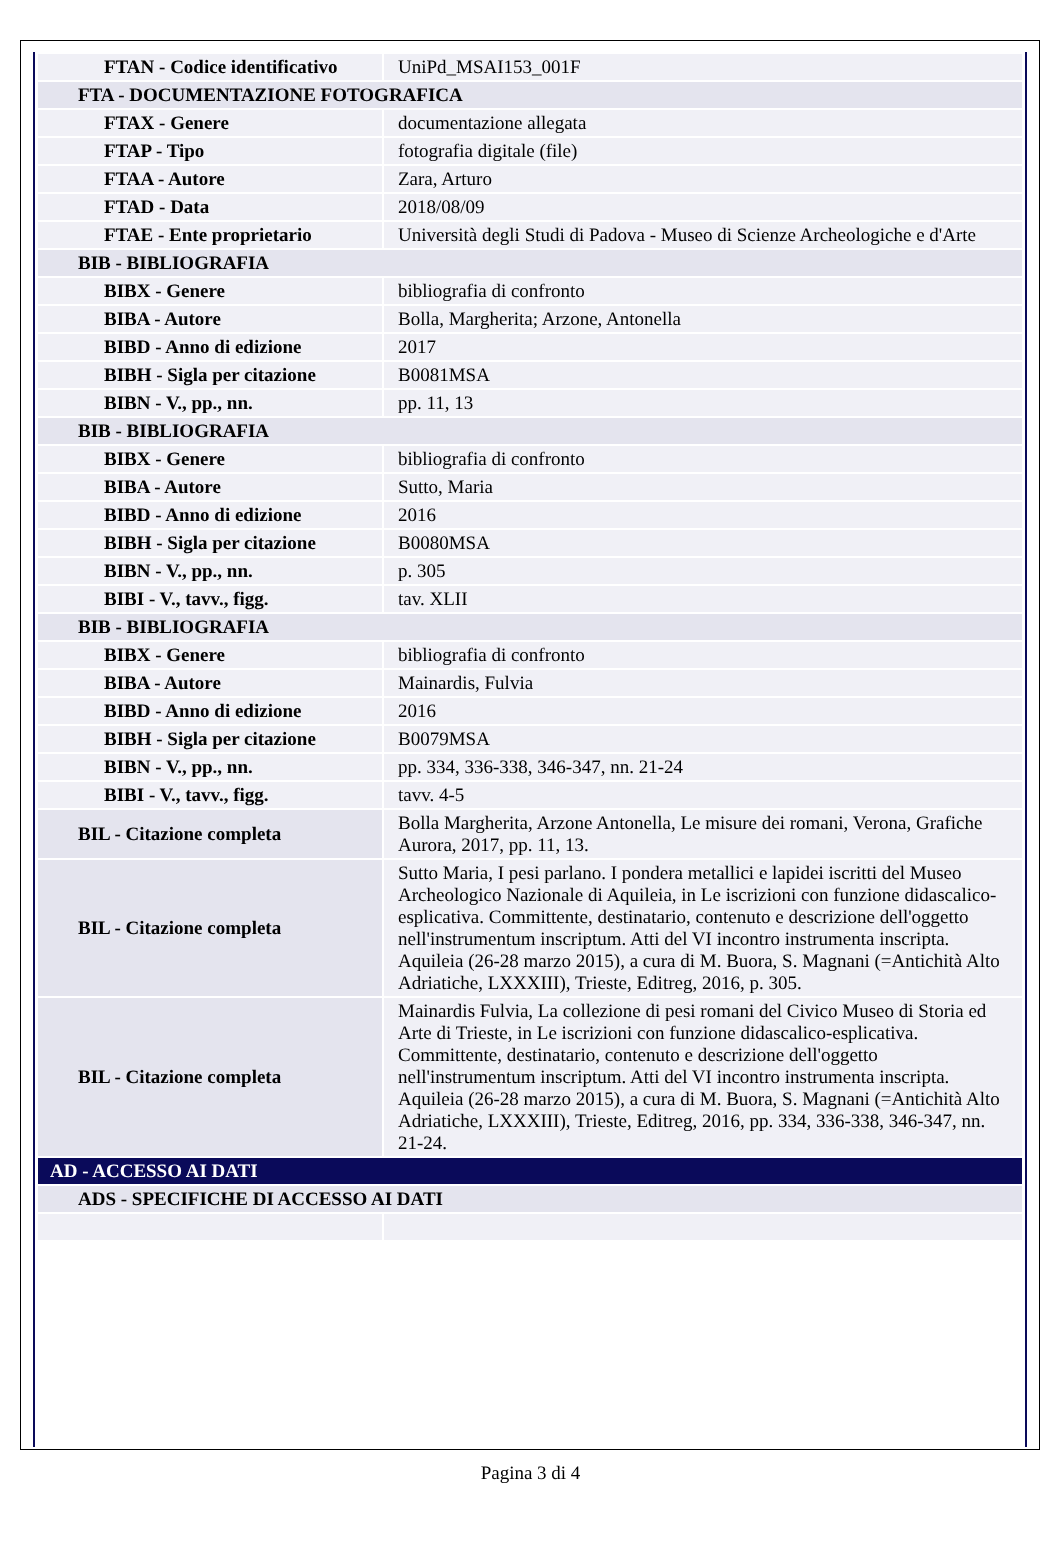| FTAN - Codice identificativo | UniPd_MSAI153_001F |
| FTA - DOCUMENTAZIONE FOTOGRAFICA | |
| FTAX - Genere | documentazione allegata |
| FTAP - Tipo | fotografia digitale (file) |
| FTAA - Autore | Zara, Arturo |
| FTAD - Data | 2018/08/09 |
| FTAE - Ente proprietario | Università degli Studi di Padova - Museo di Scienze Archeologiche e d'Arte |
| BIB - BIBLIOGRAFIA | |
| BIBX - Genere | bibliografia di confronto |
| BIBA - Autore | Bolla, Margherita; Arzone, Antonella |
| BIBD - Anno di edizione | 2017 |
| BIBH - Sigla per citazione | B0081MSA |
| BIBN - V., pp., nn. | pp. 11, 13 |
| BIB - BIBLIOGRAFIA | |
| BIBX - Genere | bibliografia di confronto |
| BIBA - Autore | Sutto, Maria |
| BIBD - Anno di edizione | 2016 |
| BIBH - Sigla per citazione | B0080MSA |
| BIBN - V., pp., nn. | p. 305 |
| BIBI - V., tavv., figg. | tav. XLII |
| BIB - BIBLIOGRAFIA | |
| BIBX - Genere | bibliografia di confronto |
| BIBA - Autore | Mainardis, Fulvia |
| BIBD - Anno di edizione | 2016 |
| BIBH - Sigla per citazione | B0079MSA |
| BIBN - V., pp., nn. | pp. 334, 336-338, 346-347, nn. 21-24 |
| BIBI - V., tavv., figg. | tavv. 4-5 |
| BIL - Citazione completa | Bolla Margherita, Arzone Antonella, Le misure dei romani, Verona, Grafiche Aurora, 2017, pp. 11, 13. |
| BIL - Citazione completa | Sutto Maria, I pesi parlano. I pondera metallici e lapidei iscritti del Museo Archeologico Nazionale di Aquileia, in Le iscrizioni con funzione didascalico-esplicativa. Committente, destinatario, contenuto e descrizione dell'oggetto nell'instrumentum inscriptum. Atti del VI incontro instrumenta inscripta. Aquileia (26-28 marzo 2015), a cura di M. Buora, S. Magnani (=Antichità Alto Adriatiche, LXXXIII), Trieste, Editreg, 2016, p. 305. |
| BIL - Citazione completa | Mainardis Fulvia, La collezione di pesi romani del Civico Museo di Storia ed Arte di Trieste, in Le iscrizioni con funzione didascalico-esplicativa. Committente, destinatario, contenuto e descrizione dell'oggetto nell'instrumentum inscriptum. Atti del VI incontro instrumenta inscripta. Aquileia (26-28 marzo 2015), a cura di M. Buora, S. Magnani (=Antichità Alto Adriatiche, LXXXIII), Trieste, Editreg, 2016, pp. 334, 336-338, 346-347, nn. 21-24. |
| AD - ACCESSO AI DATI | |
| ADS - SPECIFICHE DI ACCESSO AI DATI | |
Pagina 3 di 4